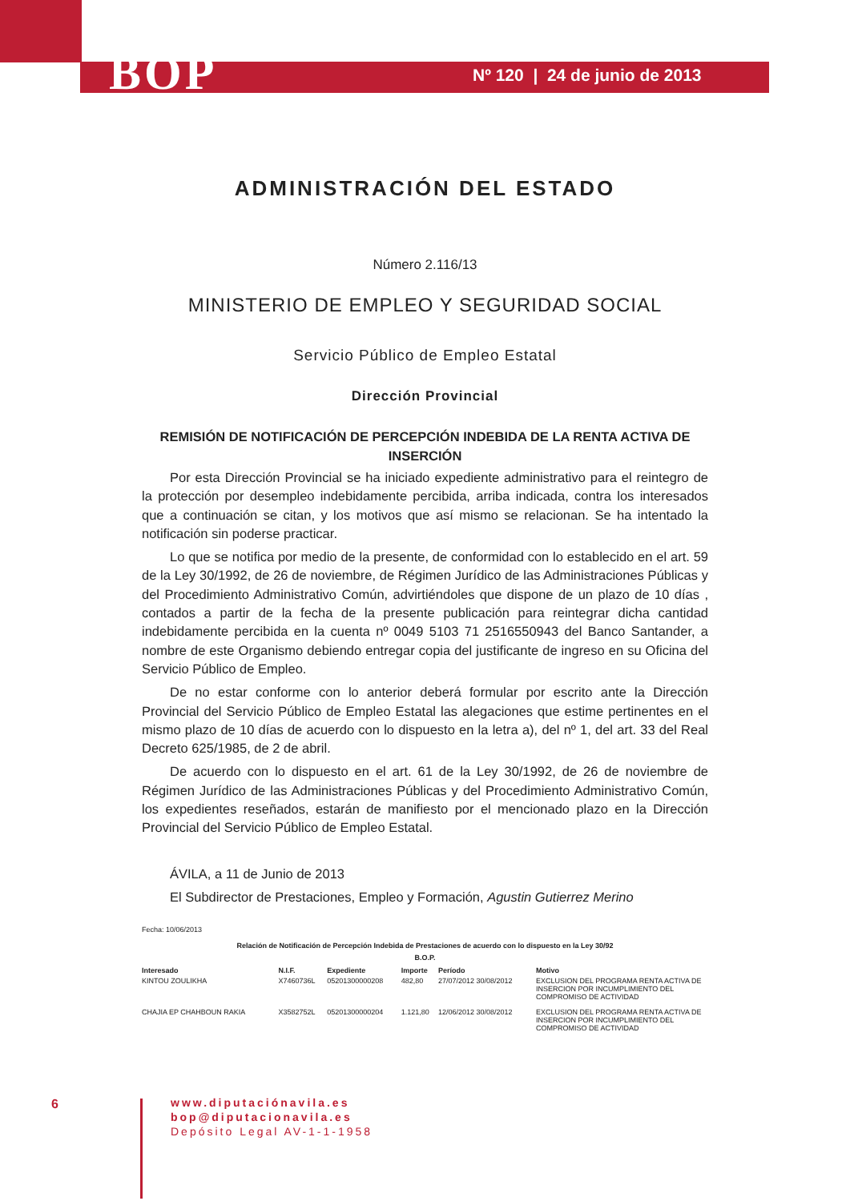BOP Nº 120 | 24 de junio de 2013
ADMINISTRACIÓN DEL ESTADO
Número 2.116/13
MINISTERIO DE EMPLEO Y SEGURIDAD SOCIAL
Servicio Público de Empleo Estatal
Dirección Provincial
REMISIÓN DE NOTIFICACIÓN DE PERCEPCIÓN INDEBIDA DE LA RENTA ACTIVA DE INSERCIÓN
Por esta Dirección Provincial se ha iniciado expediente administrativo para el reintegro de la protección por desempleo indebidamente percibida, arriba indicada, contra los interesados que a continuación se citan, y los motivos que así mismo se relacionan. Se ha intentado la notificación sin poderse practicar.
Lo que se notifica por medio de la presente, de conformidad con lo establecido en el art. 59 de la Ley 30/1992, de 26 de noviembre, de Régimen Jurídico de las Administraciones Públicas y del Procedimiento Administrativo Común, advirtiéndoles que dispone de un plazo de 10 días , contados a partir de la fecha de la presente publicación para reintegrar dicha cantidad indebidamente percibida en la cuenta nº 0049 5103 71 2516550943 del Banco Santander, a nombre de este Organismo debiendo entregar copia del justificante de ingreso en su Oficina del Servicio Público de Empleo.
De no estar conforme con lo anterior deberá formular por escrito ante la Dirección Provincial del Servicio Público de Empleo Estatal las alegaciones que estime pertinentes en el mismo plazo de 10 días de acuerdo con lo dispuesto en la letra a), del nº 1, del art. 33 del Real Decreto 625/1985, de 2 de abril.
De acuerdo con lo dispuesto en el art. 61 de la Ley 30/1992, de 26 de noviembre de Régimen Jurídico de las Administraciones Públicas y del Procedimiento Administrativo Común, los expedientes reseñados, estarán de manifiesto por el mencionado plazo en la Dirección Provincial del Servicio Público de Empleo Estatal.
ÁVILA, a 11 de Junio de 2013
El Subdirector de Prestaciones, Empleo y Formación, Agustin Gutierrez Merino
Fecha: 10/06/2013
Relación de Notificación de Percepción Indebida de Prestaciones de acuerdo con lo dispuesto en la Ley 30/92
B.O.P.
| Interesado | N.I.F. | Expediente | Importe | Período | Motivo |
| --- | --- | --- | --- | --- | --- |
| KINTOU ZOULIKHA | X7460736L | 05201300000208 | 482,80 | 27/07/2012 30/08/2012 | EXCLUSION DEL PROGRAMA RENTA ACTIVA DE INSERCION POR INCUMPLIMIENTO DEL COMPROMISO DE ACTIVIDAD |
| CHAJIA EP CHAHBOUN RAKIA | X3582752L | 05201300000204 | 1.121,80 | 12/06/2012 30/08/2012 | EXCLUSION DEL PROGRAMA RENTA ACTIVA DE INSERCION POR INCUMPLIMIENTO DEL COMPROMISO DE ACTIVIDAD |
6
www.diputaciónavila.es
bop@diputacionavila.es
Depósito Legal AV-1-1-1958